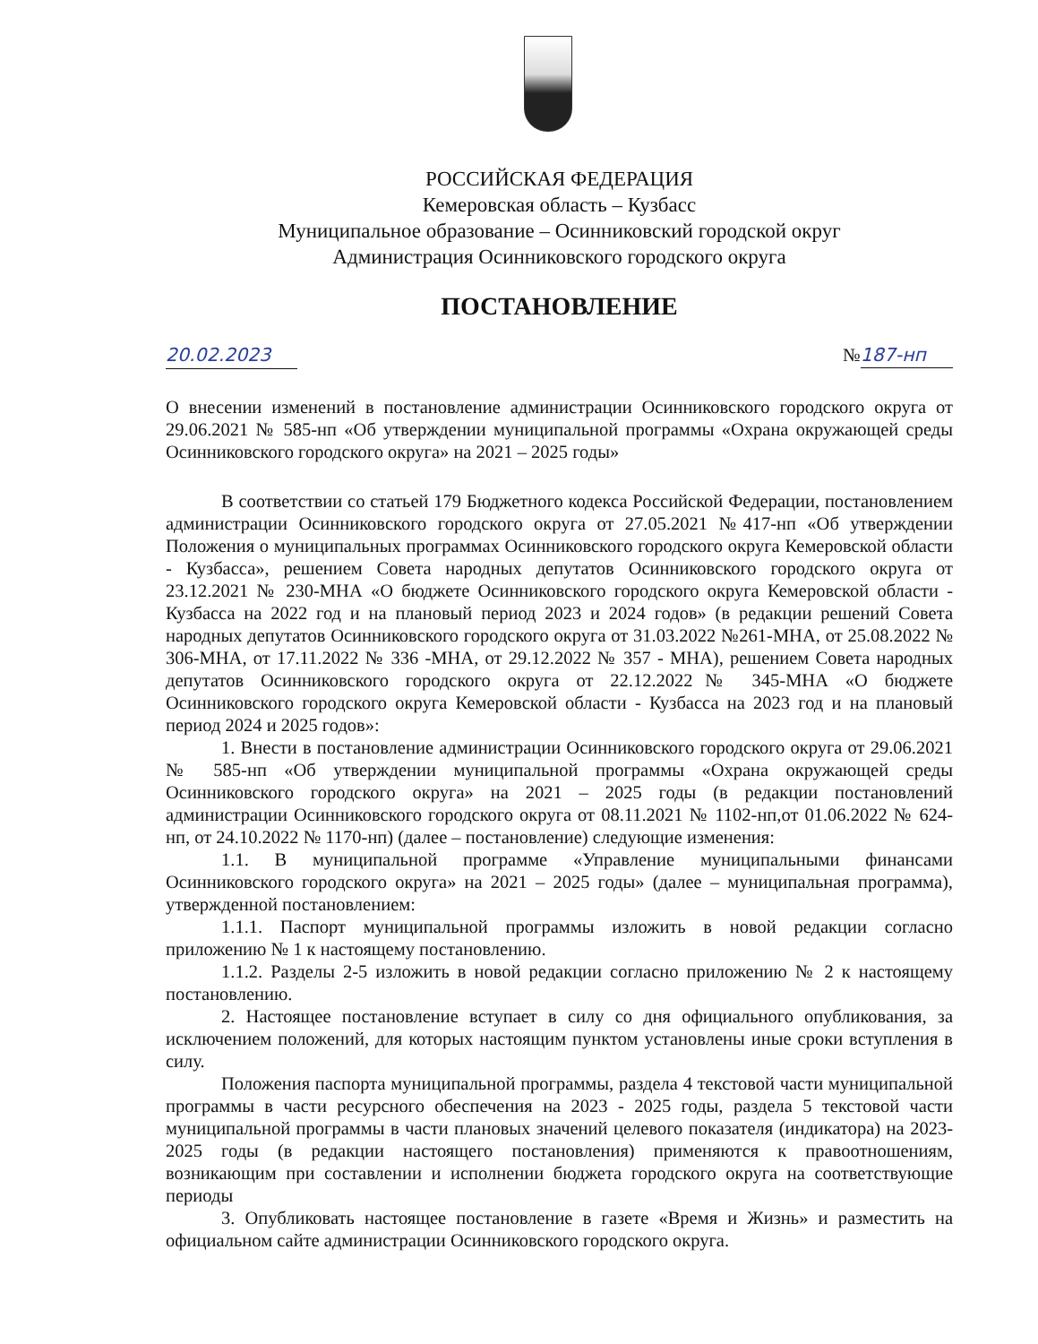РОССИЙСКАЯ ФЕДЕРАЦИЯ
Кемеровская область – Кузбасс
Муниципальное образование – Осинниковский городской округ
Администрация Осинниковского городского округа
ПОСТАНОВЛЕНИЕ
20.02.2023 №187-нп
О внесении изменений в постановление администрации Осинниковского городского округа от 29.06.2021 № 585-нп «Об утверждении муниципальной программы «Охрана окружающей среды Осинниковского городского округа» на 2021 – 2025 годы»
В соответствии со статьей 179 Бюджетного кодекса Российской Федерации, постановлением администрации Осинниковского городского округа от 27.05.2021 №417-нп «Об утверждении Положения о муниципальных программах Осинниковского городского округа Кемеровской области - Кузбасса», решением Совета народных депутатов Осинниковского городского округа от 23.12.2021 № 230-МНА «О бюджете Осинниковского городского округа Кемеровской области - Кузбасса на 2022 год и на плановый период 2023 и 2024 годов» (в редакции решений Совета народных депутатов Осинниковского городского округа от 31.03.2022 №261-МНА, от 25.08.2022 № 306-МНА, от 17.11.2022 № 336 -МНА, от 29.12.2022 № 357 - МНА), решением Совета народных депутатов Осинниковского городского округа от 22.12.2022№ 345-МНА «О бюджете Осинниковского городского округа Кемеровской области - Кузбасса на 2023 год и на плановый период 2024 и 2025 годов»:
1. Внести в постановление администрации Осинниковского городского округа от 29.06.2021 № 585-нп «Об утверждении муниципальной программы «Охрана окружающей среды Осинниковского городского округа» на 2021 – 2025 годы (в редакции постановлений администрации Осинниковского городского округа от 08.11.2021 № 1102-нп,от 01.06.2022 № 624-нп, от 24.10.2022 № 1170-нп) (далее – постановление) следующие изменения:
1.1. В муниципальной программе «Управление муниципальными финансами Осинниковского городского округа» на 2021 – 2025 годы» (далее – муниципальная программа), утвержденной постановлением:
1.1.1. Паспорт муниципальной программы изложить в новой редакции согласно приложению № 1 к настоящему постановлению.
1.1.2. Разделы 2-5 изложить в новой редакции согласно приложению № 2 к настоящему постановлению.
2. Настоящее постановление вступает в силу со дня официального опубликования, за исключением положений, для которых настоящим пунктом установлены иные сроки вступления в силу.
Положения паспорта муниципальной программы, раздела 4 текстовой части муниципальной программы в части ресурсного обеспечения на 2023 - 2025 годы, раздела 5 текстовой части муниципальной программы в части плановых значений целевого показателя (индикатора) на 2023-2025 годы (в редакции настоящего постановления) применяются к правоотношениям, возникающим при составлении и исполнении бюджета городского округа на соответствующие периоды
3. Опубликовать настоящее постановление в газете «Время и Жизнь» и разместить на официальном сайте администрации Осинниковского городского округа.